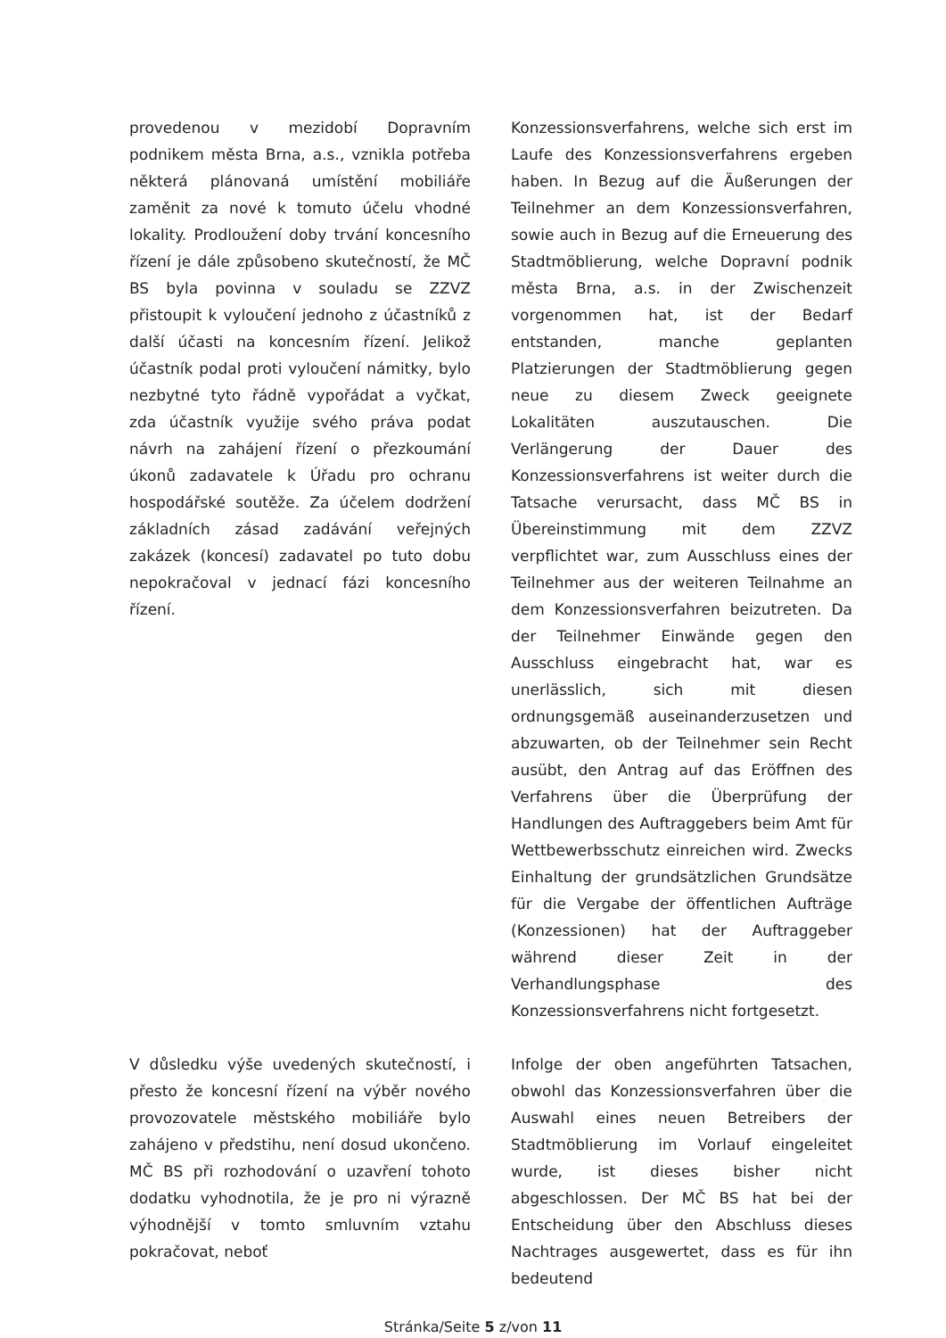provedenou v mezidobí Dopravním podnikem města Brna, a.s., vznikla potřeba některá plánovaná umístění mobiliáře zaměnit za nové k tomuto účelu vhodné lokality. Prodloužení doby trvání koncesního řízení je dále způsobeno skutečností, že MČ BS byla povinna v souladu se ZZVZ přistoupit k vyloučení jednoho z účastníků z další účasti na koncesním řízení. Jelikož účastník podal proti vyloučení námitky, bylo nezbytné tyto řádně vypořádat a vyčkat, zda účastník využije svého práva podat návrh na zahájení řízení o přezkoumání úkonů zadavatele k Úřadu pro ochranu hospodářské soutěže. Za účelem dodržení základních zásad zadávání veřejných zakázek (koncesí) zadavatel po tuto dobu nepokračoval v jednací fázi koncesního řízení.
Konzessionsverfahrens, welche sich erst im Laufe des Konzessionsverfahrens ergeben haben. In Bezug auf die Äußerungen der Teilnehmer an dem Konzessionsverfahren, sowie auch in Bezug auf die Erneuerung des Stadtmöblierung, welche Dopravní podnik města Brna, a.s. in der Zwischenzeit vorgenommen hat, ist der Bedarf entstanden, manche geplanten Platzierungen der Stadtmöblierung gegen neue zu diesem Zweck geeignete Lokalitäten auszutauschen. Die Verlängerung der Dauer des Konzessionsverfahrens ist weiter durch die Tatsache verursacht, dass MČ BS in Übereinstimmung mit dem ZZVZ verpflichtet war, zum Ausschluss eines der Teilnehmer aus der weiteren Teilnahme an dem Konzessionsverfahren beizutreten. Da der Teilnehmer Einwände gegen den Ausschluss eingebracht hat, war es unerlässlich, sich mit diesen ordnungsgemäß auseinanderzusetzen und abzuwarten, ob der Teilnehmer sein Recht ausübt, den Antrag auf das Eröffnen des Verfahrens über die Überprüfung der Handlungen des Auftraggebers beim Amt für Wettbewerbsschutz einreichen wird. Zwecks Einhaltung der grundsätzlichen Grundsätze für die Vergabe der öffentlichen Aufträge (Konzessionen) hat der Auftraggeber während dieser Zeit in der Verhandlungsphase des Konzessionsverfahrens nicht fortgesetzt.
V důsledku výše uvedených skutečností, i přesto že koncesní řízení na výběr nového provozovatele městského mobiliáře bylo zahájeno v předstihu, není dosud ukončeno. MČ BS při rozhodování o uzavření tohoto dodatku vyhodnotila, že je pro ni výrazně výhodnější v tomto smluvním vztahu pokračovat, neboť
Infolge der oben angeführten Tatsachen, obwohl das Konzessionsverfahren über die Auswahl eines neuen Betreibers der Stadtmöblierung im Vorlauf eingeleitet wurde, ist dieses bisher nicht abgeschlossen. Der MČ BS hat bei der Entscheidung über den Abschluss dieses Nachtrages ausgewertet, dass es für ihn bedeutend
Stránka/Seite 5 z/von 11